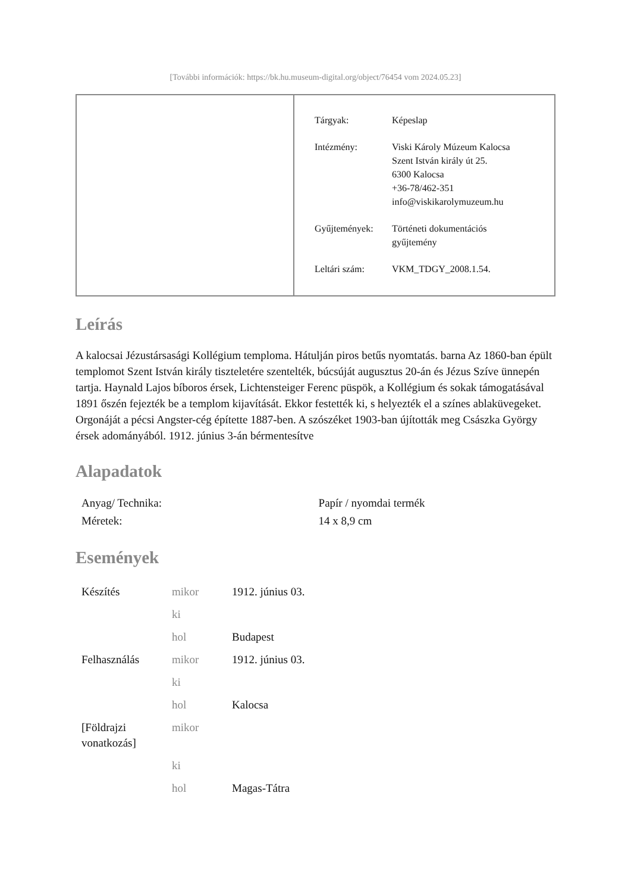[További információk: https://bk.hu.museum-digital.org/object/76454 vom 2024.05.23]
| Tárgyak: | Képeslap |
| Intézmény: | Viski Károly Múzeum Kalocsa Szent István király út 25. 6300 Kalocsa +36-78/462-351 info@viskikarolymuzeum.hu |
| Gyűjtemények: | Történeti dokumentációs gyűjtemény |
| Leltári szám: | VKM_TDGY_2008.1.54. |
Leírás
A kalocsai Jézustársasági Kollégium temploma. Hátulján piros betűs nyomtatás. barna Az 1860-ban épült templomot Szent István király tiszteletére szentelték, búcsúját augusztus 20-án és Jézus Szíve ünnepén tartja. Haynald Lajos bíboros érsek, Lichtensteiger Ferenc püspök, a Kollégium és sokak támogatásával 1891 őszén fejezték be a templom kijavítását. Ekkor festették ki, s helyezték el a színes ablaküvegeket. Orgonáját a pécsi Angster-cég építette 1887-ben. A szószéket 1903-ban újították meg Császka György érsek adományából. 1912. június 3-án bérmentesítve
Alapadatok
| Anyag/ Technika: | Papír / nyomdai termék |
| Méretek: | 14 x 8,9 cm |
Események
| Készítés | mikor | 1912. június 03. |
| | ki | |
| | hol | Budapest |
| Felhasználás | mikor | 1912. június 03. |
| | ki | |
| | hol | Kalocsa |
| [Földrajzi vonatkozás] | mikor | |
| | ki | |
| | hol | Magas-Tátra |